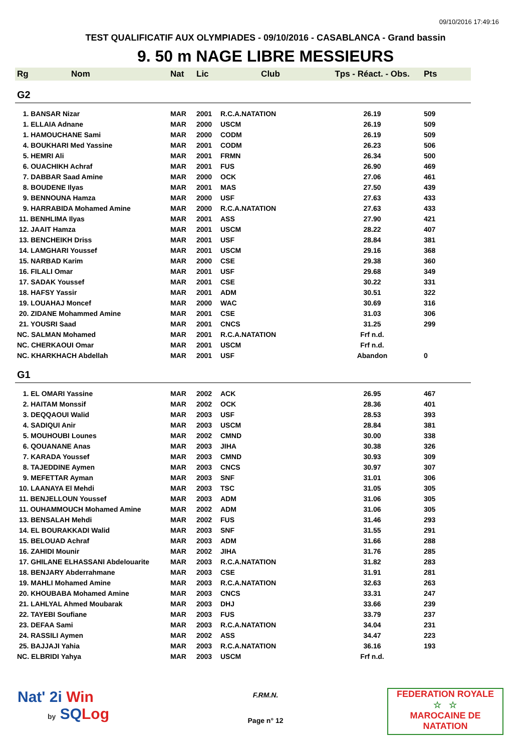09/10/2016 17:49:16
TEST QUALIFICATIF AUX OLYMPIADES - 09/10/2016 - CASABLANCA - Grand bassin
9. 50 m NAGE LIBRE MESSIEURS
| Rg | Nom | Nat | Lic | Club | Tps - Réact. - Obs. | Pts |
| --- | --- | --- | --- | --- | --- | --- |
| G2 | | | | | | |
| 1. BANSAR Nizar | | MAR | 2001 | R.C.A.NATATION | 26.19 | 509 |
| 1. ELLAIA Adnane | | MAR | 2000 | USCM | 26.19 | 509 |
| 1. HAMOUCHANE Sami | | MAR | 2000 | CODM | 26.19 | 509 |
| 4. BOUKHARI Med Yassine | | MAR | 2001 | CODM | 26.23 | 506 |
| 5. HEMRI Ali | | MAR | 2001 | FRMN | 26.34 | 500 |
| 6. OUACHIKH Achraf | | MAR | 2001 | FUS | 26.90 | 469 |
| 7. DABBAR Saad Amine | | MAR | 2000 | OCK | 27.06 | 461 |
| 8. BOUDENE Ilyas | | MAR | 2001 | MAS | 27.50 | 439 |
| 9. BENNOUNA Hamza | | MAR | 2000 | USF | 27.63 | 433 |
| 9. HARRABIDA Mohamed Amine | | MAR | 2000 | R.C.A.NATATION | 27.63 | 433 |
| 11. BENHLIMA Ilyas | | MAR | 2001 | ASS | 27.90 | 421 |
| 12. JAAIT Hamza | | MAR | 2001 | USCM | 28.22 | 407 |
| 13. BENCHEIKH Driss | | MAR | 2001 | USF | 28.84 | 381 |
| 14. LAMGHARI Youssef | | MAR | 2001 | USCM | 29.16 | 368 |
| 15. NARBAD Karim | | MAR | 2000 | CSE | 29.38 | 360 |
| 16. FILALI Omar | | MAR | 2001 | USF | 29.68 | 349 |
| 17. SADAK Youssef | | MAR | 2001 | CSE | 30.22 | 331 |
| 18. HAFSY Yassir | | MAR | 2001 | ADM | 30.51 | 322 |
| 19. LOUAHAJ Moncef | | MAR | 2000 | WAC | 30.69 | 316 |
| 20. ZIDANE Mohammed Amine | | MAR | 2001 | CSE | 31.03 | 306 |
| 21. YOUSRI Saad | | MAR | 2001 | CNCS | 31.25 | 299 |
| NC. SALMAN Mohamed | | MAR | 2001 | R.C.A.NATATION | Frf n.d. | |
| NC. CHERKAOUI Omar | | MAR | 2001 | USCM | Frf n.d. | |
| NC. KHARKHACH Abdellah | | MAR | 2001 | USF | Abandon | 0 |
| G1 | | | | | | |
| 1. EL OMARI Yassine | | MAR | 2002 | ACK | 26.95 | 467 |
| 2. HAITAM Monssif | | MAR | 2002 | OCK | 28.36 | 401 |
| 3. DEQQAOUI Walid | | MAR | 2003 | USF | 28.53 | 393 |
| 4. SADIQUI Anir | | MAR | 2003 | USCM | 28.84 | 381 |
| 5. MOUHOUBI Lounes | | MAR | 2002 | CMND | 30.00 | 338 |
| 6. QOUANANE Anas | | MAR | 2003 | JIHA | 30.38 | 326 |
| 7. KARADA Youssef | | MAR | 2003 | CMND | 30.93 | 309 |
| 8. TAJEDDINE Aymen | | MAR | 2003 | CNCS | 30.97 | 307 |
| 9. MEFETTAR Ayman | | MAR | 2003 | SNF | 31.01 | 306 |
| 10. LAANAYA El Mehdi | | MAR | 2003 | TSC | 31.05 | 305 |
| 11. BENJELLOUN Youssef | | MAR | 2003 | ADM | 31.06 | 305 |
| 11. OUHAMMOUCH Mohamed Amine | | MAR | 2002 | ADM | 31.06 | 305 |
| 13. BENSALAH Mehdi | | MAR | 2002 | FUS | 31.46 | 293 |
| 14. EL BOURAKKADI Walid | | MAR | 2003 | SNF | 31.55 | 291 |
| 15. BELOUAD Achraf | | MAR | 2003 | ADM | 31.66 | 288 |
| 16. ZAHIDI Mounir | | MAR | 2002 | JIHA | 31.76 | 285 |
| 17. GHILANE ELHASSANI Abdelouarite | | MAR | 2003 | R.C.A.NATATION | 31.82 | 283 |
| 18. BENJARY Abderrahmane | | MAR | 2003 | CSE | 31.91 | 281 |
| 19. MAHLI Mohamed Amine | | MAR | 2003 | R.C.A.NATATION | 32.63 | 263 |
| 20. KHOUBABA Mohamed Amine | | MAR | 2003 | CNCS | 33.31 | 247 |
| 21. LAHLYAL Ahmed Moubarak | | MAR | 2003 | DHJ | 33.66 | 239 |
| 22. TAYEBI Soufiane | | MAR | 2003 | FUS | 33.79 | 237 |
| 23. DEFAA Sami | | MAR | 2003 | R.C.A.NATATION | 34.04 | 231 |
| 24. RASSILI Aymen | | MAR | 2002 | ASS | 34.47 | 223 |
| 25. BAJJAJI Yahia | | MAR | 2003 | R.C.A.NATATION | 36.16 | 193 |
| NC. ELBRIDI Yahya | | MAR | 2003 | USCM | Frf n.d. | |
Nat' 2i Win
by SQ Log
F.RM.N.
Page n° 12
FEDERATION ROYALE
☆ ☆
MAROCAINE DE NATATION